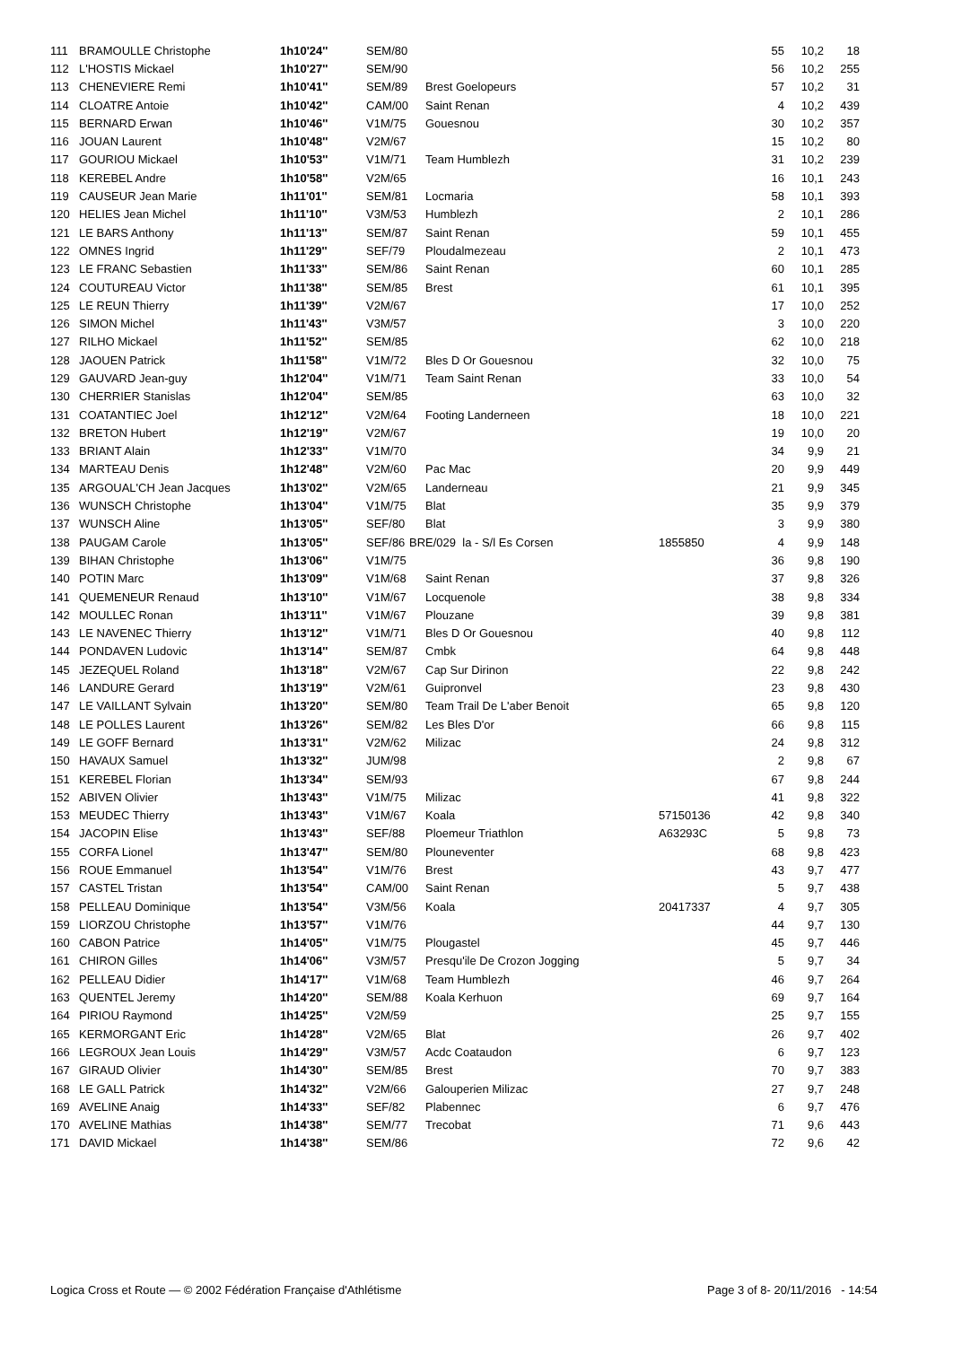| 111 | BRAMOULLE Christophe | 1h10'24'' | SEM/80 | | | | 55 | 10,2 | 18 |
| 112 | L'HOSTIS Mickael | 1h10'27'' | SEM/90 | | | | 56 | 10,2 | 255 |
| 113 | CHENEVIERE Remi | 1h10'41'' | SEM/89 | | Brest Goelopeurs | | 57 | 10,2 | 31 |
| 114 | CLOATRE Antoie | 1h10'42'' | CAM/00 | | Saint Renan | | 4 | 10,2 | 439 |
| 115 | BERNARD Erwan | 1h10'46'' | V1M/75 | | Gouesnou | | 30 | 10,2 | 357 |
| 116 | JOUAN Laurent | 1h10'48'' | V2M/67 | | | | 15 | 10,2 | 80 |
| 117 | GOURIOU Mickael | 1h10'53'' | V1M/71 | | Team Humblezh | | 31 | 10,2 | 239 |
| 118 | KEREBEL Andre | 1h10'58'' | V2M/65 | | | | 16 | 10,1 | 243 |
| 119 | CAUSEUR Jean Marie | 1h11'01'' | SEM/81 | | Locmaria | | 58 | 10,1 | 393 |
| 120 | HELIES Jean Michel | 1h11'10'' | V3M/53 | | Humblezh | | 2 | 10,1 | 286 |
| 121 | LE BARS Anthony | 1h11'13'' | SEM/87 | | Saint Renan | | 59 | 10,1 | 455 |
| 122 | OMNES Ingrid | 1h11'29'' | SEF/79 | | Ploudalmezeau | | 2 | 10,1 | 473 |
| 123 | LE FRANC Sebastien | 1h11'33'' | SEM/86 | | Saint Renan | | 60 | 10,1 | 285 |
| 124 | COUTUREAU Victor | 1h11'38'' | SEM/85 | | Brest | | 61 | 10,1 | 395 |
| 125 | LE REUN Thierry | 1h11'39'' | V2M/67 | | | | 17 | 10,0 | 252 |
| 126 | SIMON Michel | 1h11'43'' | V3M/57 | | | | 3 | 10,0 | 220 |
| 127 | RILHO Mickael | 1h11'52'' | SEM/85 | | | | 62 | 10,0 | 218 |
| 128 | JAOUEN Patrick | 1h11'58'' | V1M/72 | | Bles D Or Gouesnou | | 32 | 10,0 | 75 |
| 129 | GAUVARD Jean-guy | 1h12'04'' | V1M/71 | | Team Saint Renan | | 33 | 10,0 | 54 |
| 130 | CHERRIER Stanislas | 1h12'04'' | SEM/85 | | | | 63 | 10,0 | 32 |
| 131 | COATANTIEC Joel | 1h12'12'' | V2M/64 | | Footing Landerneen | | 18 | 10,0 | 221 |
| 132 | BRETON Hubert | 1h12'19'' | V2M/67 | | | | 19 | 10,0 | 20 |
| 133 | BRIANT Alain | 1h12'33'' | V1M/70 | | | | 34 | 9,9 | 21 |
| 134 | MARTEAU Denis | 1h12'48'' | V2M/60 | | Pac Mac | | 20 | 9,9 | 449 |
| 135 | ARGOUAL'CH Jean Jacques | 1h13'02'' | V2M/65 | | Landerneau | | 21 | 9,9 | 345 |
| 136 | WUNSCH Christophe | 1h13'04'' | V1M/75 | | Blat | | 35 | 9,9 | 379 |
| 137 | WUNSCH Aline | 1h13'05'' | SEF/80 | | Blat | | 3 | 9,9 | 380 |
| 138 | PAUGAM Carole | 1h13'05'' | SEF/86 | BRE/029 la - S/l Es Corsen | | 1855850 | 4 | 9,9 | 148 |
| 139 | BIHAN Christophe | 1h13'06'' | V1M/75 | | | | 36 | 9,8 | 190 |
| 140 | POTIN Marc | 1h13'09'' | V1M/68 | | Saint Renan | | 37 | 9,8 | 326 |
| 141 | QUEMENEUR Renaud | 1h13'10'' | V1M/67 | | Locquenole | | 38 | 9,8 | 334 |
| 142 | MOULLEC Ronan | 1h13'11'' | V1M/67 | | Plouzane | | 39 | 9,8 | 381 |
| 143 | LE NAVENEC Thierry | 1h13'12'' | V1M/71 | | Bles D Or Gouesnou | | 40 | 9,8 | 112 |
| 144 | PONDAVEN Ludovic | 1h13'14'' | SEM/87 | | Cmbk | | 64 | 9,8 | 448 |
| 145 | JEZEQUEL Roland | 1h13'18'' | V2M/67 | | Cap Sur Dirinon | | 22 | 9,8 | 242 |
| 146 | LANDURE Gerard | 1h13'19'' | V2M/61 | | Guipronvel | | 23 | 9,8 | 430 |
| 147 | LE VAILLANT Sylvain | 1h13'20'' | SEM/80 | | Team Trail De L'aber Benoit | | 65 | 9,8 | 120 |
| 148 | LE POLLES Laurent | 1h13'26'' | SEM/82 | | Les Bles D'or | | 66 | 9,8 | 115 |
| 149 | LE GOFF Bernard | 1h13'31'' | V2M/62 | | Milizac | | 24 | 9,8 | 312 |
| 150 | HAVAUX Samuel | 1h13'32'' | JUM/98 | | | | 2 | 9,8 | 67 |
| 151 | KEREBEL Florian | 1h13'34'' | SEM/93 | | | | 67 | 9,8 | 244 |
| 152 | ABIVEN Olivier | 1h13'43'' | V1M/75 | | Milizac | | 41 | 9,8 | 322 |
| 153 | MEUDEC Thierry | 1h13'43'' | V1M/67 | | Koala | 57150136 | 42 | 9,8 | 340 |
| 154 | JACOPIN Elise | 1h13'43'' | SEF/88 | | Ploemeur Triathlon | A63293C | 5 | 9,8 | 73 |
| 155 | CORFA Lionel | 1h13'47'' | SEM/80 | | Plouneventer | | 68 | 9,8 | 423 |
| 156 | ROUE Emmanuel | 1h13'54'' | V1M/76 | | Brest | | 43 | 9,7 | 477 |
| 157 | CASTEL Tristan | 1h13'54'' | CAM/00 | | Saint Renan | | 5 | 9,7 | 438 |
| 158 | PELLEAU Dominique | 1h13'54'' | V3M/56 | | Koala | 20417337 | 4 | 9,7 | 305 |
| 159 | LIORZOU Christophe | 1h13'57'' | V1M/76 | | | | 44 | 9,7 | 130 |
| 160 | CABON Patrice | 1h14'05'' | V1M/75 | | Plougastel | | 45 | 9,7 | 446 |
| 161 | CHIRON Gilles | 1h14'06'' | V3M/57 | | Presqu'ile De Crozon Jogging | | 5 | 9,7 | 34 |
| 162 | PELLEAU Didier | 1h14'17'' | V1M/68 | | Team Humblezh | | 46 | 9,7 | 264 |
| 163 | QUENTEL Jeremy | 1h14'20'' | SEM/88 | | Koala Kerhuon | | 69 | 9,7 | 164 |
| 164 | PIRIOU Raymond | 1h14'25'' | V2M/59 | | | | 25 | 9,7 | 155 |
| 165 | KERMORGANT Eric | 1h14'28'' | V2M/65 | | Blat | | 26 | 9,7 | 402 |
| 166 | LEGROUX Jean Louis | 1h14'29'' | V3M/57 | | Acdc Coataudon | | 6 | 9,7 | 123 |
| 167 | GIRAUD Olivier | 1h14'30'' | SEM/85 | | Brest | | 70 | 9,7 | 383 |
| 168 | LE GALL Patrick | 1h14'32'' | V2M/66 | | Galouperien Milizac | | 27 | 9,7 | 248 |
| 169 | AVELINE Anaig | 1h14'33'' | SEF/82 | | Plabennec | | 6 | 9,7 | 476 |
| 170 | AVELINE Mathias | 1h14'38'' | SEM/77 | | Trecobat | | 71 | 9,6 | 443 |
| 171 | DAVID Mickael | 1h14'38'' | SEM/86 | | | | 72 | 9,6 | 42 |
Logica Cross et Route — © 2002 Fédération Française d'Athlétisme
Page 3 of 8- 20/11/2016 - 14:54